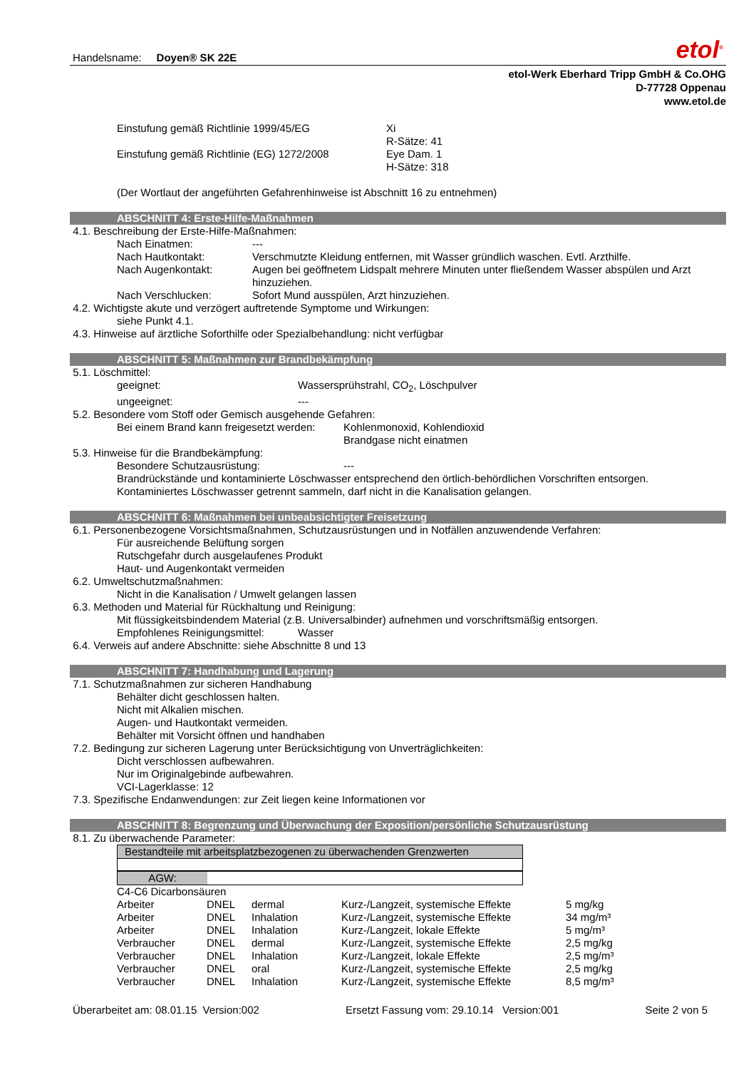Handelsname: Doyen® SK 22E etol<sup>®</sup>
etol-Werk Eberhard Tripp GmbH & Co.OHG
D-77728 Oppenau
www.etol.de
Einstufung gemäß Richtlinie 1999/45/EG Xi
R-Sätze: 41
Einstufung gemäß Richtlinie (EG) 1272/2008 Eye Dam. 1
H-Sätze: 318
(Der Wortlaut der angeführten Gefahrenhinweise ist Abschnitt 16 zu entnehmen)
ABSCHNITT 4: Erste-Hilfe-Maßnahmen
4.1. Beschreibung der Erste-Hilfe-Maßnahmen:
Nach Einatmen: ---
Nach Hautkontakt: Verschmutzte Kleidung entfernen, mit Wasser gründlich waschen. Evtl. Arzthilfe.
Nach Augenkontakt: Augen bei geöffnetem Lidspalt mehrere Minuten unter fließendem Wasser abspülen und Arzt hinzuziehen.
Nach Verschlucken: Sofort Mund ausspülen, Arzt hinzuziehen.
4.2. Wichtigste akute und verzögert auftretende Symptome und Wirkungen:
siehe Punkt 4.1.
4.3. Hinweise auf ärztliche Soforthilfe oder Spezialbehandlung: nicht verfügbar
ABSCHNITT 5: Maßnahmen zur Brandbekämpfung
5.1. Löschmittel:
geeignet: Wassersprühstrahl, CO<sub>2</sub>, Löschpulver
ungeeignet: ---
5.2. Besondere vom Stoff oder Gemisch ausgehende Gefahren:
Bei einem Brand kann freigesetzt werden: Kohlenmonoxid, Kohlendioxid
Brandgase nicht einatmen
5.3. Hinweise für die Brandbekämpfung:
Besondere Schutzausrüstung: ---
Brandrückstände und kontaminierte Löschwasser entsprechend den örtlich-behördlichen Vorschriften entsorgen.
Kontaminiertes Löschwasser getrennt sammeln, darf nicht in die Kanalisation gelangen.
ABSCHNITT 6: Maßnahmen bei unbeabsichtigter Freisetzung
6.1. Personenbezogene Vorsichtsmaßnahmen, Schutzausrüstungen und in Notfällen anzuwendende Verfahren:
Für ausreichende Belüftung sorgen
Rutschgefahr durch ausgelaufenes Produkt
Haut- und Augenkontakt vermeiden
6.2. Umweltschutzmaßnahmen:
Nicht in die Kanalisation / Umwelt gelangen lassen
6.3. Methoden und Material für Rückhaltung und Reinigung:
Mit flüssigkeitsbindendem Material (z.B. Universalbinder) aufnehmen und vorschriftsmäßig entsorgen.
Empfohlenes Reinigungsmittel: Wasser
6.4. Verweis auf andere Abschnitte: siehe Abschnitte 8 und 13
ABSCHNITT 7: Handhabung und Lagerung
7.1. Schutzmaßnahmen zur sicheren Handhabung
Behälter dicht geschlossen halten.
Nicht mit Alkalien mischen.
Augen- und Hautkontakt vermeiden.
Behälter mit Vorsicht öffnen und handhaben
7.2. Bedingung zur sicheren Lagerung unter Berücksichtigung von Unverträglichkeiten:
Dicht verschlossen aufbewahren.
Nur im Originalgebinde aufbewahren.
VCI-Lagerklasse: 12
7.3. Spezifische Endanwendungen: zur Zeit liegen keine Informationen vor
ABSCHNITT 8: Begrenzung und Überwachung der Exposition/persönliche Schutzausrüstung
8.1. Zu überwachende Parameter:
Bestandteile mit arbeitsplatzbezogenen zu überwachenden Grenzwerten
AGW:
C4-C6 Dicarbonsäuren
| Arbeiter | DNEL | dermal | Kurz-/Langzeit, systemische Effekte | 5 mg/kg |
| Arbeiter | DNEL | Inhalation | Kurz-/Langzeit, systemische Effekte | 34 mg/m³ |
| Arbeiter | DNEL | Inhalation | Kurz-/Langzeit, lokale Effekte | 5 mg/m³ |
| Verbraucher | DNEL | dermal | Kurz-/Langzeit, systemische Effekte | 2,5 mg/kg |
| Verbraucher | DNEL | Inhalation | Kurz-/Langzeit, lokale Effekte | 2,5 mg/m³ |
| Verbraucher | DNEL | oral | Kurz-/Langzeit, systemische Effekte | 2,5 mg/kg |
| Verbraucher | DNEL | Inhalation | Kurz-/Langzeit, systemische Effekte | 8,5 mg/m³ |
Überarbeitet am: 08.01.15 Version:002 Ersetzt Fassung vom: 29.10.14 Version:001 Seite 2 von 5